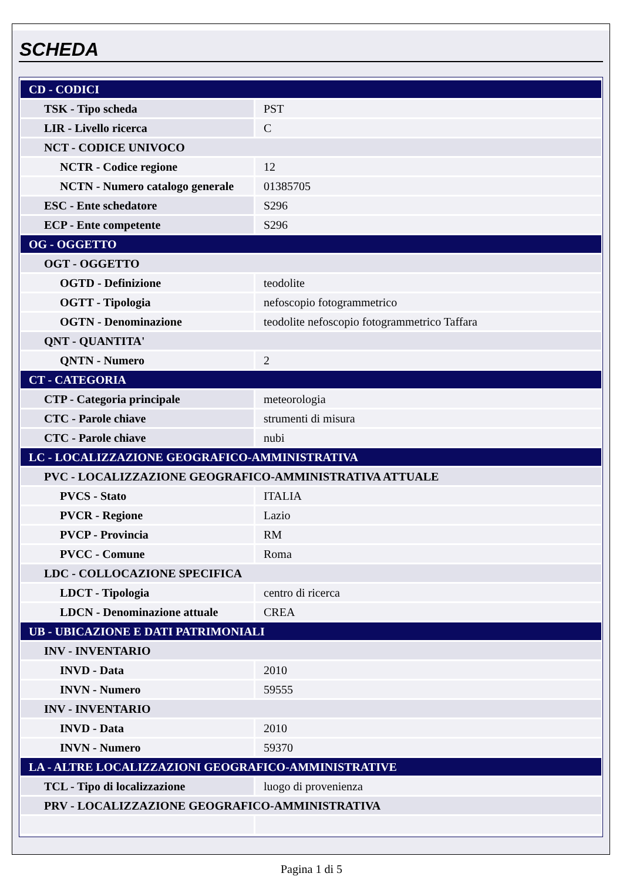SCHEDA
| CD - CODICI | |
| TSK - Tipo scheda | PST |
| LIR - Livello ricerca | C |
| NCT - CODICE UNIVOCO | |
| NCTR - Codice regione | 12 |
| NCTN - Numero catalogo generale | 01385705 |
| ESC - Ente schedatore | S296 |
| ECP - Ente competente | S296 |
| OG - OGGETTO | |
| OGT - OGGETTO | |
| OGTD - Definizione | teodolite |
| OGTT - Tipologia | nefoscopio fotogrammetrico |
| OGTN - Denominazione | teodolite nefoscopio fotogrammetrico Taffara |
| QNT - QUANTITA' | |
| QNTN - Numero | 2 |
| CT - CATEGORIA | |
| CTP - Categoria principale | meteorologia |
| CTC - Parole chiave | strumenti di misura |
| CTC - Parole chiave | nubi |
| LC - LOCALIZZAZIONE GEOGRAFICO-AMMINISTRATIVA | |
| PVC - LOCALIZZAZIONE GEOGRAFICO-AMMINISTRATIVA ATTUALE | |
| PVCS - Stato | ITALIA |
| PVCR - Regione | Lazio |
| PVCP - Provincia | RM |
| PVCC - Comune | Roma |
| LDC - COLLOCAZIONE SPECIFICA | |
| LDCT - Tipologia | centro di ricerca |
| LDCN - Denominazione attuale | CREA |
| UB - UBICAZIONE E DATI PATRIMONIALI | |
| INV - INVENTARIO | |
| INVD - Data | 2010 |
| INVN - Numero | 59555 |
| INV - INVENTARIO | |
| INVD - Data | 2010 |
| INVN - Numero | 59370 |
| LA - ALTRE LOCALIZZAZIONI GEOGRAFICO-AMMINISTRATIVE | |
| TCL - Tipo di localizzazione | luogo di provenienza |
| PRV - LOCALIZZAZIONE GEOGRAFICO-AMMINISTRATIVA | |
Pagina 1 di 5